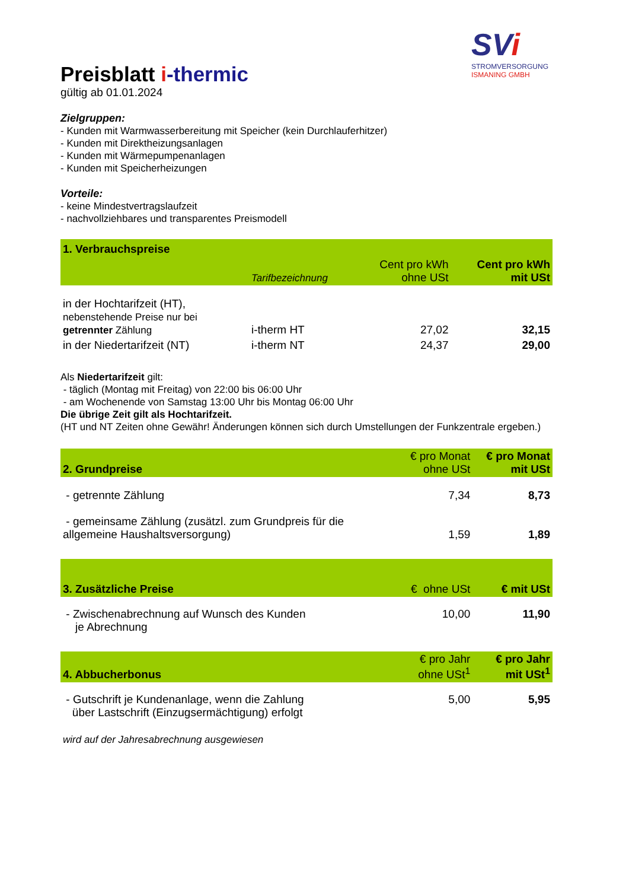SVi
STROMVERSORGUNG
ISMANING GMBH
Preisblatt i-thermic
gültig ab 01.01.2024
Zielgruppen:
- Kunden mit Warmwasserbereitung mit Speicher (kein Durchlauferhitzer)
- Kunden mit Direktheizungsanlagen
- Kunden mit Wärmepumpenanlagen
- Kunden mit Speicherheizungen
Vorteile:
- keine Mindestvertragslaufzeit
- nachvollziehbares und transparentes Preismodell
| 1. Verbrauchspreise | | | |
| | Tarifbezeichnung | Cent pro kWh ohne USt | Cent pro kWh mit USt |
| in der Hochtarifzeit (HT), nebenstehende Preise nur bei getrennter Zählung | i-therm HT | 27,02 | 32,15 |
| in der Niedertarifzeit (NT) | i-therm NT | 24,37 | 29,00 |
Als Niedertarifzeit gilt:
- täglich (Montag mit Freitag) von 22:00 bis 06:00 Uhr
- am Wochenende von Samstag 13:00 Uhr bis Montag 06:00 Uhr
Die übrige Zeit gilt als Hochtarifzeit.
(HT und NT Zeiten ohne Gewähr! Änderungen können sich durch Umstellungen der Funkzentrale ergeben.)
| 2. Grundpreise | € pro Monat ohne USt | € pro Monat mit USt |
| - getrennte Zählung | 7,34 | 8,73 |
| - gemeinsame Zählung (zusätzl. zum Grundpreis für die allgemeine Haushaltsversorgung) | 1,59 | 1,89 |
| 3. Zusätzliche Preise | € ohne USt | € mit USt |
| - Zwischenabrechnung auf Wunsch des Kunden je Abrechnung | 10,00 | 11,90 |
| 4. Abbucherbonus | € pro Jahr ohne USt<sup>1</sup> | € pro Jahr mit USt<sup>1</sup> |
| - Gutschrift je Kundenanlage, wenn die Zahlung über Lastschrift (Einzugsermächtigung) erfolgt | 5,00 | 5,95 |
wird auf der Jahresabrechnung ausgewiesen